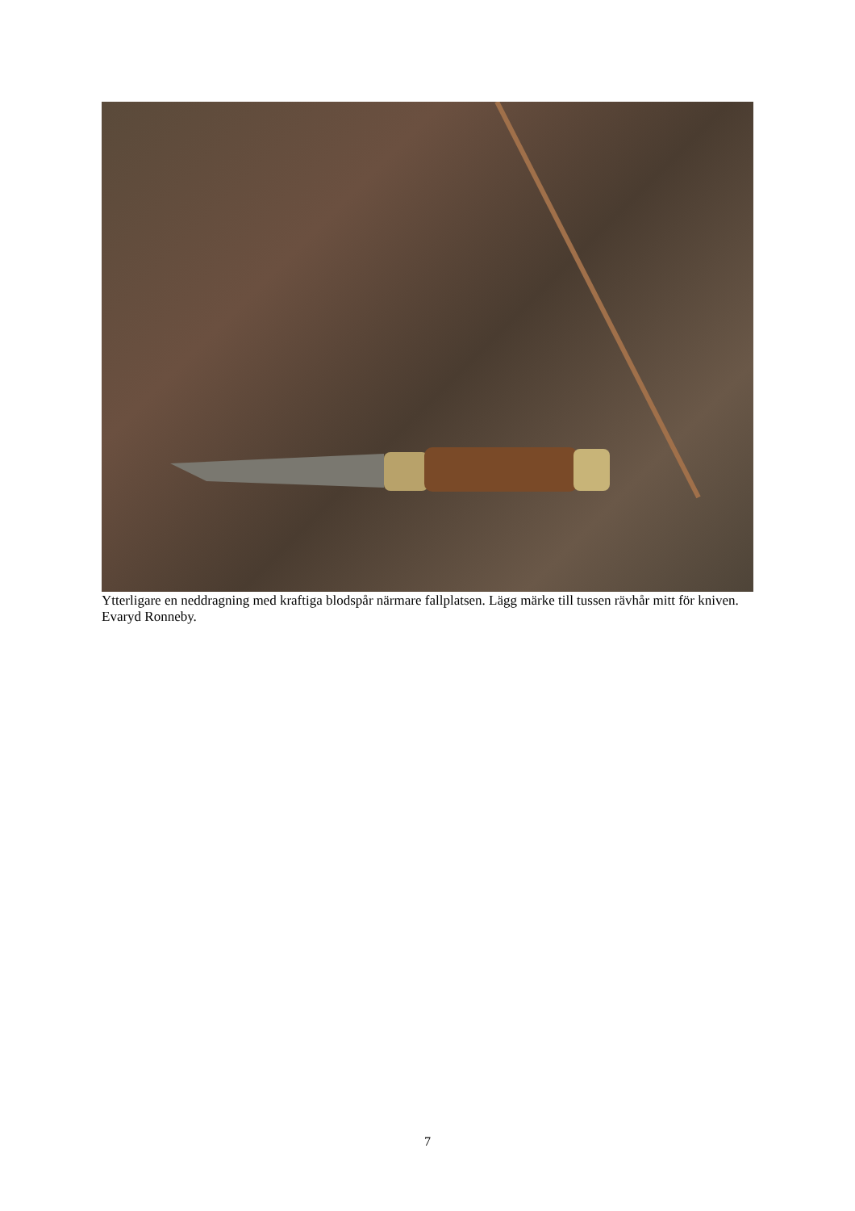Ytterligare en neddragning med kraftiga blodspår närmare fallplatsen. Lägg märke till tussen rävhår mitt för kniven. Evaryd Ronneby.
7